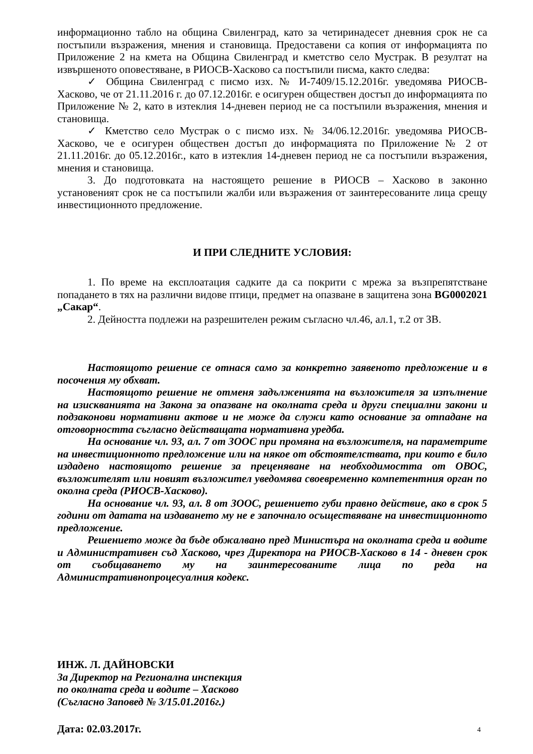информационно табло на община Свиленград, като за четиринадесет дневния срок не са постъпили възражения, мнения и становища. Предоставени са копия от информацията по Приложение 2 на кмета на Община Свиленград и кметство село Мустрак. В резултат на извършеното оповестяване, в РИОСВ-Хасково са постъпили писма, както следва:
✓ Община Свиленград с писмо изх. № И-7409/15.12.2016г. уведомява РИОСВ-Хасково, че от 21.11.2016 г. до 07.12.2016г. е осигурен обществен достъп до информацията по Приложение № 2, като в изтеклия 14-дневен период не са постъпили възражения, мнения и становища.
✓ Кметство село Мустрак о с писмо изх. № 34/06.12.2016г. уведомява РИОСВ-Хасково, че е осигурен обществен достъп до информацията по Приложение № 2 от 21.11.2016г. до 05.12.2016г., като в изтеклия 14-дневен период не са постъпили възражения, мнения и становища.
3. До подготовката на настоящето решение в РИОСВ – Хасково в законно установеният срок не са постъпили жалби или възражения от заинтересованите лица срещу инвестиционното предложение.
И ПРИ СЛЕДНИТЕ УСЛОВИЯ:
1. По време на експлоатация садките да са покрити с мрежа за възпрепятстване попадането в тях на различни видове птици, предмет на опазване в защитена зона BG0002021 „Сакар“.
2. Дейността подлежи на разрешителен режим съгласно чл.46, ал.1, т.2 от ЗВ.
Настоящото решение се отнася само за конкретно заявеното предложение и в посочения му обхват.
Настоящото решение не отменя задълженията на възложителя за изпълнение на изискванията на Закона за опазване на околната среда и други специални закони и подзаконови нормативни актове и не може да служи като основание за отпадане на отговорността съгласно действащата нормативна уредба.
На основание чл. 93, ал. 7 от ЗООС при промяна на възложителя, на параметрите на инвестиционното предложение или на някое от обстоятелствата, при които е било издадено настоящото решение за преценяване на необходимостта от ОВОС, възложителят или новият възложител уведомява своевременно компетентния орган по околна среда (РИОСВ-Хасково).
На основание чл. 93, ал. 8 от ЗООС, решението губи правно действие, ако в срок 5 години от датата на издаването му не е започнало осъществяване на инвестиционното предложение.
Решението може да бъде обжалвано пред Министъра на околната среда и водите и Административен съд Хасково, чрез Директора на РИОСВ-Хасково в 14 - дневен срок от съобщаването му на заинтересованите лица по реда на Административнопроцесуалния кодекс.
ИНЖ. Л. ДАЙНОВСКИ
За Директор на Регионална инспекция
по околната среда и водите – Хасково
(Съгласно Заповед № 3/15.01.2016г.)
Дата: 02.03.2017г.
4